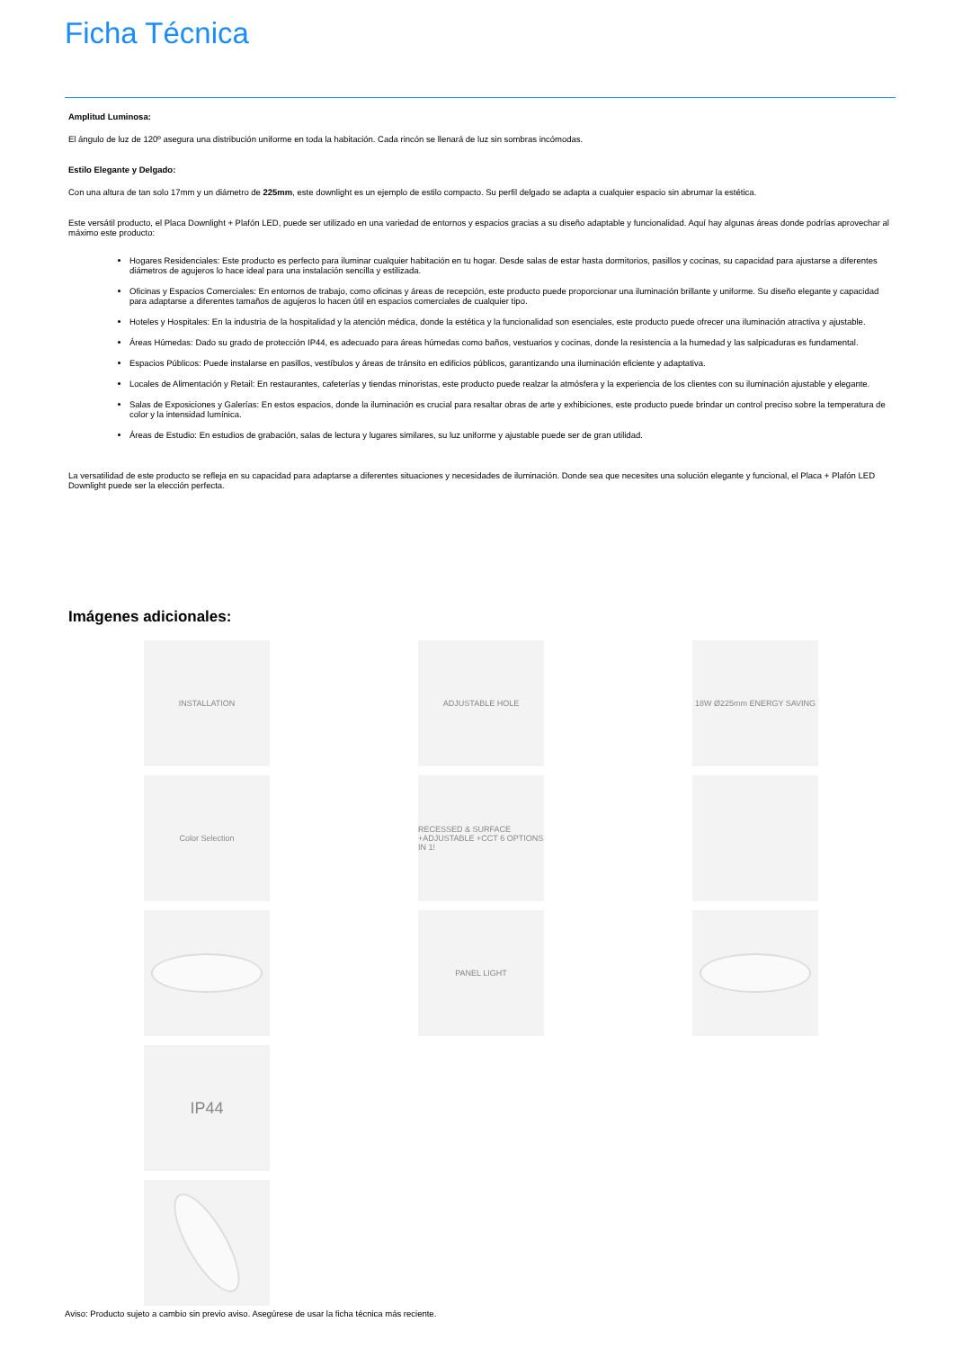Ficha Técnica
Amplitud Luminosa:
El ángulo de luz de 120º asegura una distribución uniforme en toda la habitación. Cada rincón se llenará de luz sin sombras incómodas.
Estilo Elegante y Delgado:
Con una altura de tan solo 17mm y un diámetro de 225mm, este downlight es un ejemplo de estilo compacto. Su perfil delgado se adapta a cualquier espacio sin abrumar la estética.
Este versátil producto, el Placa Downlight + Plafón LED, puede ser utilizado en una variedad de entornos y espacios gracias a su diseño adaptable y funcionalidad. Aquí hay algunas áreas donde podrías aprovechar al máximo este producto:
Hogares Residenciales: Este producto es perfecto para iluminar cualquier habitación en tu hogar. Desde salas de estar hasta dormitorios, pasillos y cocinas, su capacidad para ajustarse a diferentes diámetros de agujeros lo hace ideal para una instalación sencilla y estilizada.
Oficinas y Espacios Comerciales: En entornos de trabajo, como oficinas y áreas de recepción, este producto puede proporcionar una iluminación brillante y uniforme. Su diseño elegante y capacidad para adaptarse a diferentes tamaños de agujeros lo hacen útil en espacios comerciales de cualquier tipo.
Hoteles y Hospitales: En la industria de la hospitalidad y la atención médica, donde la estética y la funcionalidad son esenciales, este producto puede ofrecer una iluminación atractiva y ajustable.
Áreas Húmedas: Dado su grado de protección IP44, es adecuado para áreas húmedas como baños, vestuarios y cocinas, donde la resistencia a la humedad y las salpicaduras es fundamental.
Espacios Públicos: Puede instalarse en pasillos, vestíbulos y áreas de tránsito en edificios públicos, garantizando una iluminación eficiente y adaptativa.
Locales de Alimentación y Retail: En restaurantes, cafeterías y tiendas minoristas, este producto puede realzar la atmósfera y la experiencia de los clientes con su iluminación ajustable y elegante.
Salas de Exposiciones y Galerías: En estos espacios, donde la iluminación es crucial para resaltar obras de arte y exhibiciones, este producto puede brindar un control preciso sobre la temperatura de color y la intensidad lumínica.
Áreas de Estudio: En estudios de grabación, salas de lectura y lugares similares, su luz uniforme y ajustable puede ser de gran utilidad.
La versatilidad de este producto se refleja en su capacidad para adaptarse a diferentes situaciones y necesidades de iluminación. Donde sea que necesites una solución elegante y funcional, el Placa + Plafón LED Downlight puede ser la elección perfecta.
Imágenes adicionales:
INSTALLATION
ADJUSTABLE HOLE
18W Ø225mm ENERGY SAVING
Color Selection
RECESSED & SURFACE +ADJUSTABLE +CCT 6 OPTIONS IN 1!
PANEL LIGHT
IP44
Aviso: Producto sujeto a cambio sin previo aviso. Asegúrese de usar la ficha técnica más reciente.